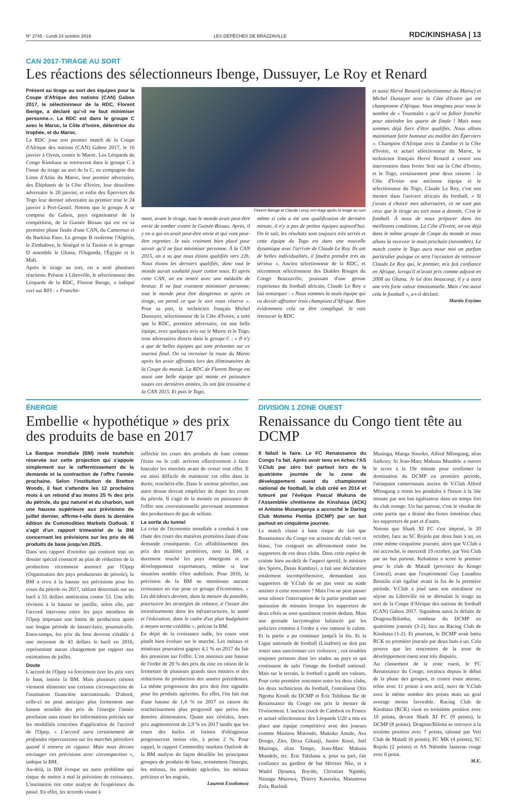N° 2745 - Lundi 24 octobre 2016 LES DÉPÊCHES DE BRAZZAVILLE RDC/KINSHASA | 13
CAN 2017-TIRAGE AU SORT
Les réactions des sélectionneurs Ibenge, Dussuyer, Le Roy et Renard
Présent au tirage au sort des équipes pour la Coupe d'Afrique des nations (CAN) Gabon 2017, le sélectionneur de la RDC, Florent Ibenge, a déclaré qu'»il ne faut minimiser personne.». La RDC est dans le groupe C avec le Maroc, la Côte d'Ivoire, détentrice du trophée, et du Maroc.
La RDC joue son premier match de la Coupe d'Afrique des nations (CAN) Gabon 2017, le 16 janvier à Oyem, contre le Maroc. Les Léopards du Congo Kinshasa se retrouvent dans le groupe C à l'issue du tirage au sort de la C, en compagnie des Lions d'Atlas du Maroc, leur premier adversaire, des Éléphants de la Côte d'Ivoire, leur deuxième adversaire le 20 janvier, et enfin des Éperviers du Togo leur dernier adversaire au premier tour le 24 janvier à Port-Gentil. Notons que le groupe A se compose du Gabon, pays organisateur de la compétition, de la Guinée Bissau qui est en sa première phase finale d'une CAN, du Cameroun et du Burkina Faso. Le groupe B renferme l'Algérie, le Zimbabwe, le Sénégal et la Tunisie et le groupe D assemble le Ghana, l'Ouganda, l'Égypte et le Mali.
Après le tirage au sort, on a noté plusieurs réactions. Présent à Libreville, le sélectionneur des Léopards de la RDC, Florent Ibenge, a indiqué ceci sur RFI : « Franche-
Florent Ibenge et Claude Leroy ont réagi après le tirage au sort
ment, avant le tirage, tout le monde avait peut-être envie de tomber contre la Guinée-Bissau. Après, il y en a qui en avait peut-être envie et qui vont peut-être regretter. Je suis vraiment bien placé pour savoir qu'il ne faut minimiser personne. À la CAN 2015, on a su que nous étions qualifiés vers 22h. Nous étions les derniers qualifiés, donc tout le monde aurait souhaité jouer contre nous. Et après cette CAN, on est rentré avec une médaille de bronze. Il ne faut vraiment minimiser personne, tout le monde peut être dangereux et après ce tirage, on prend ce que le sort nous réserve ». Pour sa part, le technicien français Michel Dussuyer, sélectionneur de la Côte d'Ivoire, a noté que la RDC, première adversaire, est une belle équipe, avec quelques avis sur le Maroc et le Togo, tous adversaires directs dans le groupe C : « Il n'y a que de belles équipes qui sont présentes sur ce tournoi final. On va recroiser la route du Maroc après les avoir affrontés lors des éliminatoires de la Coupe du monde. La RDC de Florent Ibenge est aussi une belle équipe qui monte en puissance toutes ces dernières années, ils ont fait troisième à la CAN 2015. Et puis le Togo,
même si cela a été une qualification de dernière minute, il n'y a pas de petites équipes aujourd'hui. On le sait, les résultats sont toujours très serrés et cette équipe du Togo est dans une nouvelle dynamique avec l'arrivée de Claude Le Roy. Ils ont de belles individualités, il faudra prendre très au sérieux ». Ancien sélectionneur de la RDC, et récemment sélectionneur des Diables Rouges du Congo Brazzaville, jouissant d'une grosse expérience du football africain, Claude Le Roy a fait remarquer : « Nous sommes la seule équipe qui va devoir affronter trois champions d'Afrique. Bien évidemment cela va être compliqué. Je vais retrouver la RDC
et aussi Hervé Renard (sélectionneur du Maroc) et Michel Dussuyer avec la Côte d'Ivoire qui est championne d'Afrique. Vous imaginez pour nous le nombre de « Tourmalet » qu'il va falloir franchir pour atteindre les quarts de finale ! Mais nous sommes déjà fiers d'être qualifiés. Nous allons maintenant faire honneur au maillot des Éperviers ». Champion d'Afrique avec la Zambie et la Côte d'Ivoire, et actuel sélectionneur du Maroc, le technicien français Hervé Renard a centré son intervention dans Ivoire Soir sur la Côte d'Ivoire, et le Togo, certainement pour deux raisons : la Côte d'Ivoire son ancienne équipe et le sélectionneur du Togo, Claude Le Roy, c'est son mentor dans l'univers africain du football. « Si j'avais à choisir mes adversaires, ce ne sont pas ceux que le tirage au sort nous a donnés. C'est le football. À nous de nous préparer dans les meilleures conditions. La Côte d'Ivoire, on est déjà dans le même groupe de Coupe du monde et nous allons la recevoir le mois prochain (novembre). Le match contre le Togo aura mour moi un parfum particulier puisque ce sera l'occasion de retrouver Claude Le Roy qui, le premier, m'a fait confiance en Afrique, lorsqu'il m'avait pris comme adjoint en 2008 au Ghana. Je lui dois beaucoup, il y a aura une très forte valeur émotionnelle. Mais c'est aussi cela le football », a-t-il déclaré.
Martin Enyimo
ÉNERGIE
Embellie « hypothétique » des prix des produits de base en 2017
La Banque mondiale (BM) reste toutefois réservée sur cette projection qui s'appuie simplement sur le raffermissement de la demande et la contraction de l'offre l'année prochaine. Selon l'institution de Bretton Woods, il faut s'attendre les 12 prochains mois à un rebond d'au moins 25 % des prix du pétrole, du gaz naturel et du charbon, soit une hausse supérieure aux prévisions de juillet dernier, affirme-t-elle dans la dernière édition de Commodities Markets Outlook. Il s'agit d'un rapport trimestriel de la BM concernant les prévisions sur les prix de 46 produits de base jusqu'en 2025.
Dans son rapport d'octobre qui contient tout un dossier spécial consacré au plan de réduction de la production récemment annoncé par l'Opep (Organisation des pays producteurs de pétrole), la BM a revu à la hausse ses prévisions pour les cours du pétrole en 2017, tablant désormais sur un baril à 55 dollars américains contre 53. Une telle révision à la hausse se justifie, selon elle, par l'accord intervenu entre les pays membres de l'Opep imposant une limite de production après une longue période de laisser-faire, poursuit-elle. Entre-temps, les prix du brut devront s'établir à une moyenne de 43 dollars le baril en 2016, représentant aucun changement par rapport aux estimations de juillet.
Doute
L'accord de l'Opep va forcément tirer les prix vers le haut, insiste la BM. Mais plusieurs raisons viennent alimenter une certaine circonspection de l'institution financière internationale. D'abord, celle-ci ne peut anticiper plus fermement une hausse sensible des prix de l'énergie l'année prochaine sans réunir les informations précises sur les modalités concrètes d'application de l'accord de l'Opep. « L'accord aura certainement de profondes répercussions sur les marchés pétroliers quand il entrera en vigueur. Mais nous devons envisager ces prévisions avec circonspection », indique la BM.
Au-delà, la BM évoque un autre problème qui risque de mettre à mal la prévision de croissance. L'institution tire cette analyse de l'expérience du passé. En effet, les accords visant à
infléchir les cours des produits de base comme l'étain ou le café arrivent effectivement à faire basculer les marchés avant de cesser tout effet. Il est ainsi difficile de maintenir cet effet dans la durée, renchérit-elle. Dans le secteur pétrolier, une autre donne devrait empêcher de doper les cours du pétrole. Il s'agit de la montée en puissance de l'offre non conventionnelle provenant notamment des producteurs de gaz de schiste.
La sortie du tunnel
La crise de l'économie mondiale a conduit à une chute des cours des matières premières faute d'une demande conséquente. Cet affaiblissement des prix des matières premières, note la BM, a durement touché les pays émergents et en développement exportateurs, même si leur situation semble s'être stabilisée. Pour 2016, la prévision de la BM ne mentionne aucune croissance en vue pour ce groupe d'économies. « Les décideurs devront, dans la mesure du possible, poursuivre les stratégies de relance, à l'instar des investissements dans les infrastructures, la santé et l'éducation, dans le cadre d'un plan budgétaire à moyen terme crédible », précise la BM.
En dépit de la croissance nulle, les cours vont plutôt bien évoluer sur le marché. Les métaux et minéraux pourraient gagner 4,1 % en 2017 du fait des pressions sur l'offre. L'on annonce une hausse de l'ordre de 20 % des prix du zinc en raison de la fermeture de plusieurs grands sites miniers et des réductions de production des années précédentes. La même progression des prix doit être signalée pour les produits agricoles. En effet, l'on fait état d'une hausse de 1,4 % en 2017 en raison du renchérissement plus progressif que prévu des denrées alimentaires. Quant aux céréales, leurs prix augmenteront de 2,9 % en 2017 tandis que les cours des huiles et farines d'oléagineux progresseront moins vite, à peine 2 %. Pour rappel, le rapport Commodity markets Outlook de la BM analyse de façon détaillée les principaux groupes de produits de base, notamment l'énergie, les métaux, les produits agricoles, les métaux précieux et les engrais.
Laurent Essolomwa
DIVISION 1 ZONE OUEST
Renaissance du Congo tient tête au DCMP
Il fallait le faire. Le FC Renaissance du Congo l'a fait. Après avoir tenu en échec l'AS V.Club par zéro but partout lors de la quatrième journée de la zone de développement ouest du championnat national de football, le club créé en 2014 et tuteuré par l'évêque Pascal Mukuna de l'Assemblée chrétienne de Kinshasa (ACK) et Antoine Musanganya a accroché le Daring Club Motema Pembe (DCMP) par un but partout en cinquième journée.
Le match classé à haut risque du fait que Renaissance du Congo est scission du club vert et blanc, l'on craignait un affrontement entre les supporters de ces deux clubs. Dans cette espèce de crainte bien au-delà de l'aspect sportif, le ministre des Sports, Denis Kambayi, a fait une déclaration totalement incompréhensive, demandant aux supporters de V.Club de ne pas venir au stade assister à cette rencontre ! Mais l'on ne peut passer sous silence l'interruption de la partie pendant une quinzaine de minutes lorsque les supporters de deux côtés se sont quasiment rentrés dedans. Mais une grenade lacrymogène balancée par les policiers commis à l'ordre a vite ramené le calme. Et la partie a pu continuer jusqu'à la fin. Et la Ligue nationale de football (Linafoot) ne doit pas rester sans sanctionner ces violences ; ces troubles toujours présents dans les stades au pays et qui continuent de salir l'image du football national. Mais sur le terrain, le football a gardé ses valeurs. Pour cette première rencontre entre les deux clubs, les deux techniciens du football, l'entraîneur Otis Ngoma Kondi du DCMP et Éric Tshibasu Ike de Renaissance du Congo ont pris la mesure de l'évènement. L'ancien coach de Cambrai en France et actuel sélectionneur des Léopards U20 a mis en place une équipe compétitive avec des joueurs comme Manitou Matondo, Mukoko Amale, Ava Dongo, Zito, Doxa Gikanji, Junior Koné, Joël Musingu, alias Tempo, Jean-Marc Makusu Mundele, etc. Éric Tshibasu a, pour sa part, fait confiance au gardien de but Héritier Nke, et à Wadol Djouma, Bayide, Christian Ngimbi, Nzungu Mazowa, Thierry Kasereka, Matumona Zola, Rachidi
Musinga, Manga Sissoko, Alfred Mfongang, alias Sarkozy. Si Jean-Marc Makusu Mundele a ouvert le score à la 19e minute pour confirmer la domination du DCMP en première période, l'attaquant camerounais ancien de V.Club Alfred Mfongang a remis les pendules à l'heure à la 56e minute par son but égalisateur dans un temps fort du club orange. Un but partout, c'est le résultat de cette partie qui a drainé des fortes émotions chez les supporters de part et d'autre.
Notons que Shark XI FC s'est imposé, le 20 octobre, face au SC Rojolu par deux buts à un, en cette même cinquième journée, alors que V.Club a été accroché, le mercredi 19 octobre, par Veti Club par un but partout. Kebatima a scoré le premier pour le club de Matadi (province du Kongo Central), avant que l'expérimenté Guy Lusadisu Basisila n'ait égalisé avant la fin de la première période. V.Club a joué sans son entraîneur en séjour au Libreville où se déroulait le tirage au sort de la Coupe d'Afrique des nations de football (CAN) Gabon 2017. Signalons aussi la défaite de Dragons/Bilimba, tombeur du DCMP en quatrième journée (3-2), face au Racing Club de Kinshasa (1-2). Et pourtant, le DCMP avait battu RCK en première journée par deux buts à un. Cela prouve que les rencontres de la zone de développement ouest sont très disputés.
Au classement de la zone ouest, le FC Renaissance du Congo, invaincu depuis le début de la phase des groupes, et contre toute attente, trône avec 11 points à son actif, suivi de V.Club avec le même nombre des points mais un goal average moins favorable. Racing Club de Kinshasa (RCK) vient en troisième position avec 10 points, devant Shark XI FC (9 points), le DCMP (8 points). Dragons/Bilima se retrouve à la sixième position avec 7 points, talonné par Veti Club de Matadi (6 points), FC MK (4 points), SC Rojolu (2 points) et AS Ndombe lanterne rouge avec 0 point.
M.E.